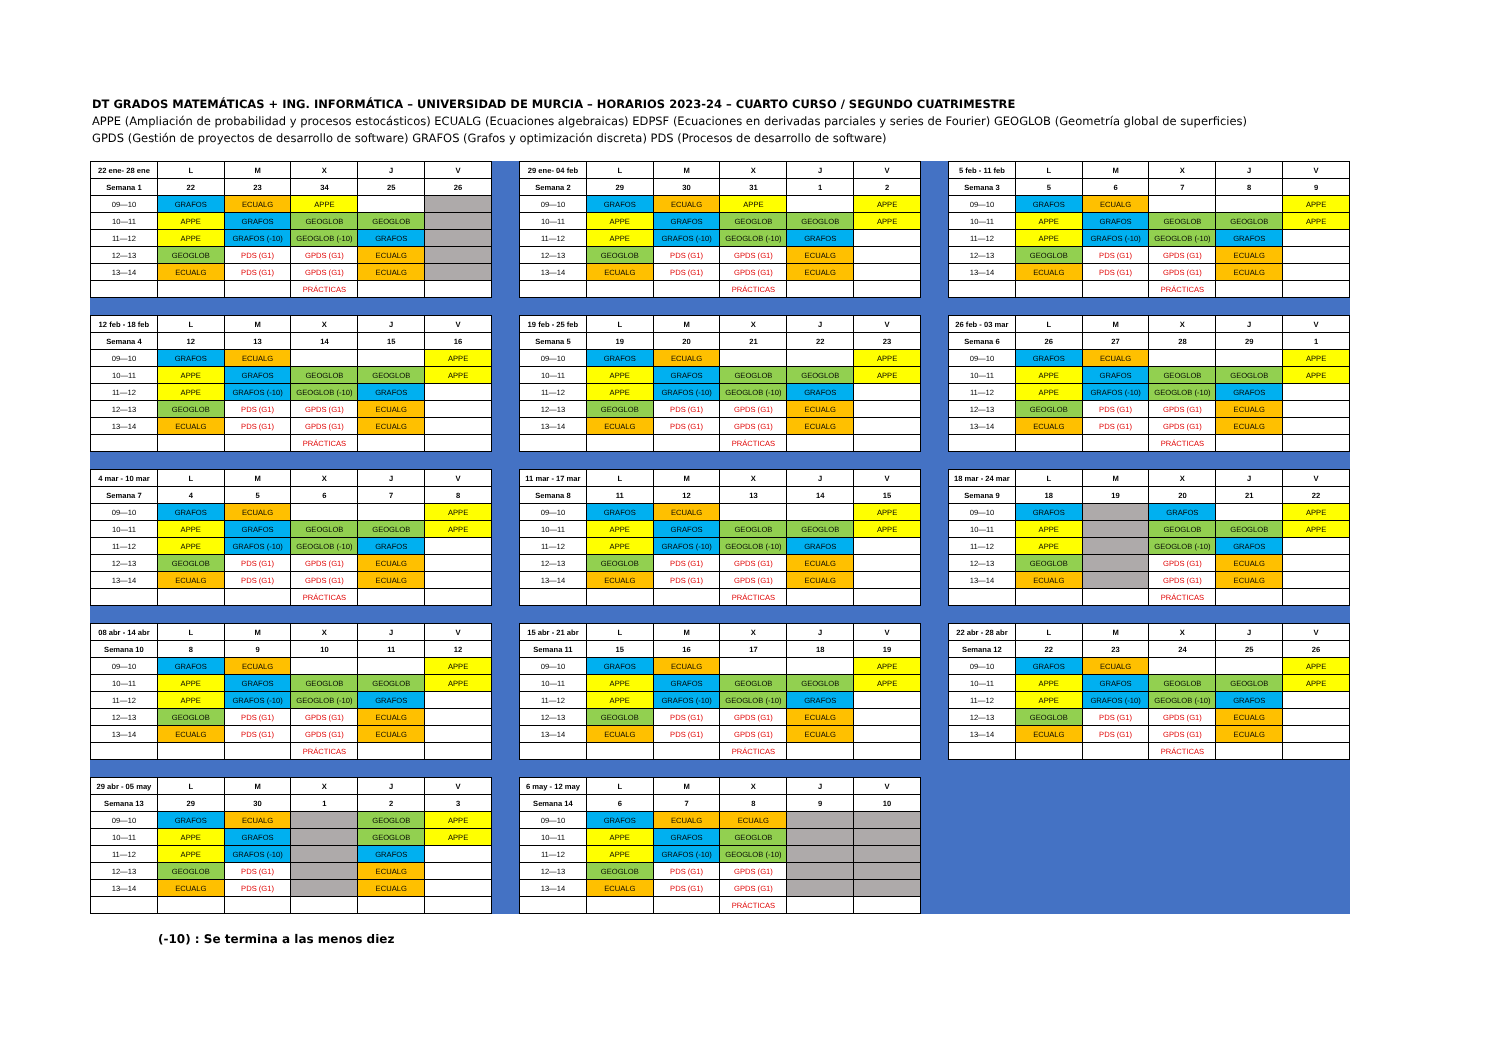DT GRADOS MATEMÁTICAS + ING. INFORMÁTICA – UNIVERSIDAD DE MURCIA – HORARIOS 2023-24 – CUARTO CURSO / SEGUNDO CUATRIMESTRE
APPE (Ampliación de probabilidad y procesos estocásticos) ECUALG (Ecuaciones algebraicas) EDPSF (Ecuaciones en derivadas parciales y series de Fourier) GEOGLOB (Geometría global de superficies)
GPDS (Gestión de proyectos de desarrollo de software) GRAFOS (Grafos y optimización discreta) PDS (Procesos de desarrollo de software)
| 22 ene- 28 ene | L | M | X | J | V |
| --- | --- | --- | --- | --- | --- |
| Semana 1 | 22 | 23 | 34 | 25 | 26 |
| 09—10 | GRAFOS | ECUALG | APPE | | |
| 10—11 | APPE | GRAFOS | GEOGLOB | GEOGLOB | |
| 11—12 | APPE | GRAFOS (-10) | GEOGLOB (-10) | GRAFOS | |
| 12—13 | GEOGLOB | PDS (G1) | GPDS (G1) | ECUALG | |
| 13—14 | ECUALG | PDS (G1) | GPDS (G1) | ECUALG | |
| | | | PRÁCTICAS | | |
| 29 ene- 04 feb | L | M | X | J | V |
| --- | --- | --- | --- | --- | --- |
| Semana 2 | 29 | 30 | 31 | 1 | 2 |
| 09—10 | GRAFOS | ECUALG | APPE | | APPE |
| 10—11 | APPE | GRAFOS | GEOGLOB | GEOGLOB | APPE |
| 11—12 | APPE | GRAFOS (-10) | GEOGLOB (-10) | GRAFOS | |
| 12—13 | GEOGLOB | PDS (G1) | GPDS (G1) | ECUALG | |
| 13—14 | ECUALG | PDS (G1) | GPDS (G1) | ECUALG | |
| | | | PRÁCTICAS | | |
| 5 feb - 11 feb | L | M | X | J | V |
| --- | --- | --- | --- | --- | --- |
| Semana 3 | 5 | 6 | 7 | 8 | 9 |
| 09—10 | GRAFOS | ECUALG | | | APPE |
| 10—11 | APPE | GRAFOS | GEOGLOB | GEOGLOB | APPE |
| 11—12 | APPE | GRAFOS (-10) | GEOGLOB (-10) | GRAFOS | |
| 12—13 | GEOGLOB | PDS (G1) | GPDS (G1) | ECUALG | |
| 13—14 | ECUALG | PDS (G1) | GPDS (G1) | ECUALG | |
| | | | PRÁCTICAS | | |
| 12 feb - 18 feb | L | M | X | J | V |
| --- | --- | --- | --- | --- | --- |
| Semana 4 | 12 | 13 | 14 | 15 | 16 |
| 09—10 | GRAFOS | ECUALG | | | APPE |
| 10—11 | APPE | GRAFOS | GEOGLOB | GEOGLOB | APPE |
| 11—12 | APPE | GRAFOS (-10) | GEOGLOB (-10) | GRAFOS | |
| 12—13 | GEOGLOB | PDS (G1) | GPDS (G1) | ECUALG | |
| 13—14 | ECUALG | PDS (G1) | GPDS (G1) | ECUALG | |
| | | | PRÁCTICAS | | |
| 19 feb - 25 feb | L | M | X | J | V |
| --- | --- | --- | --- | --- | --- |
| Semana 5 | 19 | 20 | 21 | 22 | 23 |
| 09—10 | GRAFOS | ECUALG | | | APPE |
| 10—11 | APPE | GRAFOS | GEOGLOB | GEOGLOB | APPE |
| 11—12 | APPE | GRAFOS (-10) | GEOGLOB (-10) | GRAFOS | |
| 12—13 | GEOGLOB | PDS (G1) | GPDS (G1) | ECUALG | |
| 13—14 | ECUALG | PDS (G1) | GPDS (G1) | ECUALG | |
| | | | PRÁCTICAS | | |
| 26 feb - 03 mar | L | M | X | J | V |
| --- | --- | --- | --- | --- | --- |
| Semana 6 | 26 | 27 | 28 | 29 | 1 |
| 09—10 | GRAFOS | ECUALG | | | APPE |
| 10—11 | APPE | GRAFOS | GEOGLOB | GEOGLOB | APPE |
| 11—12 | APPE | GRAFOS (-10) | GEOGLOB (-10) | GRAFOS | |
| 12—13 | GEOGLOB | PDS (G1) | GPDS (G1) | ECUALG | |
| 13—14 | ECUALG | PDS (G1) | GPDS (G1) | ECUALG | |
| | | | PRÁCTICAS | | |
| 4 mar - 10 mar | L | M | X | J | V |
| --- | --- | --- | --- | --- | --- |
| Semana 7 | 4 | 5 | 6 | 7 | 8 |
| 09—10 | GRAFOS | ECUALG | | | APPE |
| 10—11 | APPE | GRAFOS | GEOGLOB | GEOGLOB | APPE |
| 11—12 | APPE | GRAFOS (-10) | GEOGLOB (-10) | GRAFOS | |
| 12—13 | GEOGLOB | PDS (G1) | GPDS (G1) | ECUALG | |
| 13—14 | ECUALG | PDS (G1) | GPDS (G1) | ECUALG | |
| | | | PRÁCTICAS | | |
| 11 mar - 17 mar | L | M | X | J | V |
| --- | --- | --- | --- | --- | --- |
| Semana 8 | 11 | 12 | 13 | 14 | 15 |
| 09—10 | GRAFOS | ECUALG | | | APPE |
| 10—11 | APPE | GRAFOS | GEOGLOB | GEOGLOB | APPE |
| 11—12 | APPE | GRAFOS (-10) | GEOGLOB (-10) | GRAFOS | |
| 12—13 | GEOGLOB | PDS (G1) | GPDS (G1) | ECUALG | |
| 13—14 | ECUALG | PDS (G1) | GPDS (G1) | ECUALG | |
| | | | PRÁCTICAS | | |
| 18 mar - 24 mar | L | M | X | J | V |
| --- | --- | --- | --- | --- | --- |
| Semana 9 | 18 | 19 | 20 | 21 | 22 |
| 09—10 | GRAFOS | | GRAFOS | | APPE |
| 10—11 | APPE | | GEOGLOB | GEOGLOB | APPE |
| 11—12 | APPE | | GEOGLOB (-10) | GRAFOS | |
| 12—13 | GEOGLOB | | GPDS (G1) | ECUALG | |
| 13—14 | ECUALG | | GPDS (G1) | ECUALG | |
| | | | PRÁCTICAS | | |
| 08 abr - 14 abr | L | M | X | J | V |
| --- | --- | --- | --- | --- | --- |
| Semana 10 | 8 | 9 | 10 | 11 | 12 |
| 09—10 | GRAFOS | ECUALG | | | APPE |
| 10—11 | APPE | GRAFOS | GEOGLOB | GEOGLOB | APPE |
| 11—12 | APPE | GRAFOS (-10) | GEOGLOB (-10) | GRAFOS | |
| 12—13 | GEOGLOB | PDS (G1) | GPDS (G1) | ECUALG | |
| 13—14 | ECUALG | PDS (G1) | GPDS (G1) | ECUALG | |
| | | | PRÁCTICAS | | |
| 15 abr - 21 abr | L | M | X | J | V |
| --- | --- | --- | --- | --- | --- |
| Semana 11 | 15 | 16 | 17 | 18 | 19 |
| 09—10 | GRAFOS | ECUALG | | | APPE |
| 10—11 | APPE | GRAFOS | GEOGLOB | GEOGLOB | APPE |
| 11—12 | APPE | GRAFOS (-10) | GEOGLOB (-10) | GRAFOS | |
| 12—13 | GEOGLOB | PDS (G1) | GPDS (G1) | ECUALG | |
| 13—14 | ECUALG | PDS (G1) | GPDS (G1) | ECUALG | |
| | | | PRÁCTICAS | | |
| 22 abr - 28 abr | L | M | X | J | V |
| --- | --- | --- | --- | --- | --- |
| Semana 12 | 22 | 23 | 24 | 25 | 26 |
| 09—10 | GRAFOS | ECUALG | | | APPE |
| 10—11 | APPE | GRAFOS | GEOGLOB | GEOGLOB | APPE |
| 11—12 | APPE | GRAFOS (-10) | GEOGLOB (-10) | GRAFOS | |
| 12—13 | GEOGLOB | PDS (G1) | GPDS (G1) | ECUALG | |
| 13—14 | ECUALG | PDS (G1) | GPDS (G1) | ECUALG | |
| | | | PRÁCTICAS | | |
| 29 abr - 05 may | L | M | X | J | V |
| --- | --- | --- | --- | --- | --- |
| Semana 13 | 29 | 30 | 1 | 2 | 3 |
| 09—10 | GRAFOS | ECUALG | | GEOGLOB | APPE |
| 10—11 | APPE | GRAFOS | | GEOGLOB | APPE |
| 11—12 | APPE | GRAFOS (-10) | | GRAFOS | |
| 12—13 | GEOGLOB | PDS (G1) | | ECUALG | |
| 13—14 | ECUALG | PDS (G1) | | ECUALG | |
| 6 may - 12 may | L | M | X | J | V |
| --- | --- | --- | --- | --- | --- |
| Semana 14 | 6 | 7 | 8 | 9 | 10 |
| 09—10 | GRAFOS | ECUALG | ECUALG | | |
| 10—11 | APPE | GRAFOS | GEOGLOB | | |
| 11—12 | APPE | GRAFOS (-10) | GEOGLOB (-10) | | |
| 12—13 | GEOGLOB | PDS (G1) | GPDS (G1) | | |
| 13—14 | ECUALG | PDS (G1) | GPDS (G1) | | |
| | | | PRÁCTICAS | | |
(-10) : Se termina a las menos diez